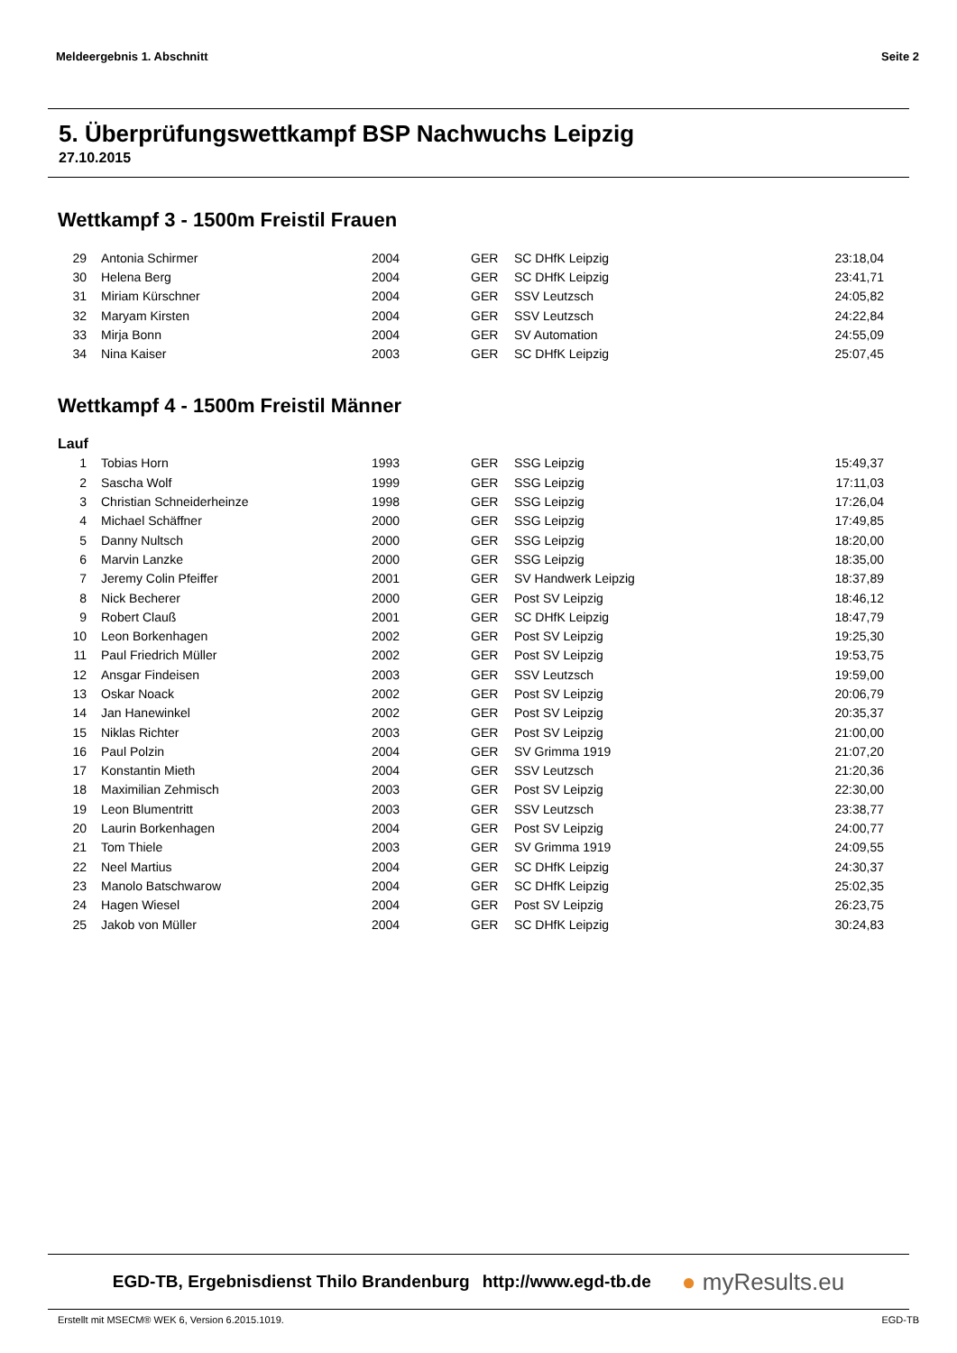Meldeergebnis 1. Abschnitt Seite 2
5. Überprüfungswettkampf BSP Nachwuchs Leipzig
27.10.2015
Wettkampf 3 - 1500m Freistil Frauen
| 29 | Antonia Schirmer | 2004 | GER | SC DHfK Leipzig | 23:18,04 |
| 30 | Helena Berg | 2004 | GER | SC DHfK Leipzig | 23:41,71 |
| 31 | Miriam Kürschner | 2004 | GER | SSV Leutzsch | 24:05,82 |
| 32 | Maryam Kirsten | 2004 | GER | SSV Leutzsch | 24:22,84 |
| 33 | Mirja Bonn | 2004 | GER | SV Automation | 24:55,09 |
| 34 | Nina Kaiser | 2003 | GER | SC DHfK Leipzig | 25:07,45 |
Wettkampf 4 - 1500m Freistil Männer
Lauf
| 1 | Tobias Horn | 1993 | GER | SSG Leipzig | 15:49,37 |
| 2 | Sascha Wolf | 1999 | GER | SSG Leipzig | 17:11,03 |
| 3 | Christian Schneiderheinze | 1998 | GER | SSG Leipzig | 17:26,04 |
| 4 | Michael Schäffner | 2000 | GER | SSG Leipzig | 17:49,85 |
| 5 | Danny Nultsch | 2000 | GER | SSG Leipzig | 18:20,00 |
| 6 | Marvin Lanzke | 2000 | GER | SSG Leipzig | 18:35,00 |
| 7 | Jeremy Colin Pfeiffer | 2001 | GER | SV Handwerk Leipzig | 18:37,89 |
| 8 | Nick Becherer | 2000 | GER | Post SV Leipzig | 18:46,12 |
| 9 | Robert Clauß | 2001 | GER | SC DHfK Leipzig | 18:47,79 |
| 10 | Leon Borkenhagen | 2002 | GER | Post SV Leipzig | 19:25,30 |
| 11 | Paul Friedrich Müller | 2002 | GER | Post SV Leipzig | 19:53,75 |
| 12 | Ansgar Findeisen | 2003 | GER | SSV Leutzsch | 19:59,00 |
| 13 | Oskar Noack | 2002 | GER | Post SV Leipzig | 20:06,79 |
| 14 | Jan Hanewinkel | 2002 | GER | Post SV Leipzig | 20:35,37 |
| 15 | Niklas Richter | 2003 | GER | Post SV Leipzig | 21:00,00 |
| 16 | Paul Polzin | 2004 | GER | SV Grimma 1919 | 21:07,20 |
| 17 | Konstantin Mieth | 2004 | GER | SSV Leutzsch | 21:20,36 |
| 18 | Maximilian Zehmisch | 2003 | GER | Post SV Leipzig | 22:30,00 |
| 19 | Leon Blumentritt | 2003 | GER | SSV Leutzsch | 23:38,77 |
| 20 | Laurin Borkenhagen | 2004 | GER | Post SV Leipzig | 24:00,77 |
| 21 | Tom Thiele | 2003 | GER | SV Grimma 1919 | 24:09,55 |
| 22 | Neel Martius | 2004 | GER | SC DHfK Leipzig | 24:30,37 |
| 23 | Manolo Batschwarow | 2004 | GER | SC DHfK Leipzig | 25:02,35 |
| 24 | Hagen Wiesel | 2004 | GER | Post SV Leipzig | 26:23,75 |
| 25 | Jakob von Müller | 2004 | GER | SC DHfK Leipzig | 30:24,83 |
EGD-TB, Ergebnisdienst Thilo Brandenburg http://www.egd-tb.de ● myResults.eu
Erstellt mit MSECM® WEK 6, Version 6.2015.1019. EGD-TB